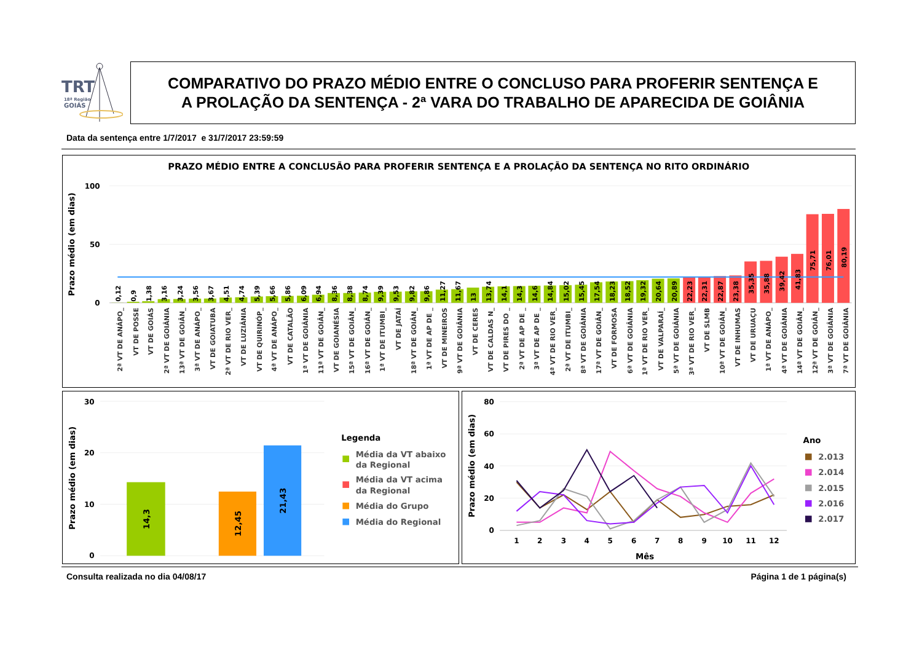TRT
18ª Região
GOIÁS
COMPARATIVO DO PRAZO MÉDIO ENTRE O CONCLUSO PARA PROFERIR SENTENÇA E
A PROLAÇÃO DA SENTENÇA - 2ª VARA DO TRABALHO DE APARECIDA DE GOIÂNIA
Data da sentença entre 1/7/2017 e 31/7/2017 23:59:59
PRAZO MÉDIO ENTRE A CONCLUSÃO PARA PROFERIR SENTENÇA E A PROLAÇÃO DA SENTENÇA NO RITO ORDINÁRIO
Prazo médio (em dias)
100
50
0
0,12
0,9
1,38
3,16
3,24
3,56
3,67
4,51
4,74
5,39
5,66
5,86
6,09
6,94
8,36
8,38
8,74
9,39
9,53
9,82
9,86
11,27
11,67
13
13,74
14,1
14,3
14,6
14,84
15,02
15,45
17,54
18,23
18,52
19,32
20,64
20,89
22,23
22,31
22,87
23,38
35,35
35,88
39,42
41,83
75,71
76,01
80,19
2ª VT DE ANÁPO_
VT DE POSSE
VT DE GOIÁS
2ª VT DE GOIÂNIA
13ª VT DE GOIÂN_
3ª VT DE ANÁPO_
VT DE GOIATUBA
2ª VT DE RIO VER_
VT DE LUZIÂNIA
VT DE QUIRINÓP_
4ª VT DE ANÁPO_
VT DE CATALÃO
1ª VT DE GOIÂNIA
11ª VT DE GOIÂN_
VT DE GOIANÉSIA
15ª VT DE GOIÂN_
16ª VT DE GOIÂN_
1ª VT DE ITUMBI_
VT DE JATAÍ
18ª VT DE GOIÂN_
1ª VT DE AP DE _
VT DE MINEIROS
9ª VT DE GOIÂNIA
VT DE CERES
VT DE CALDAS N_
VT DE PIRES DO _
2ª VT DE AP DE _
3ª VT DE AP DE _
4ª VT DE RIO VER_
2ª VT DE ITUMBI_
8ª VT DE GOIÂNIA
17ª VT DE GOIÂN_
VT DE FORMOSA
6ª VT DE GOIÂNIA
1ª VT DE RIO VER_
VT DE VALPARAÍ_
5ª VT DE GOIÂNIA
3ª VT DE RIO VER_
VT DE SLMB
10ª VT DE GOIÂN_
VT DE INHUMAS
VT DE URUAÇU
1ª VT DE ANÁPO_
4ª VT DE GOIÂNIA
14ª VT DE GOIÂN_
12ª VT DE GOIÂN_
3ª VT DE GOIÂNIA
7ª VT DE GOIÂNIA
Prazo médio (em dias)
30
20
10
0
14,3
12,45
21,43
Legenda
Média da VT abaixo
da Regional
Média da VT acima
da Regional
Média do Grupo
Média do Regional
Prazo médio (em dias)
80
60
40
20
0
1
2
3
4
5
6
7
8
9
10
11
12
Mês
Ano
2.013
2.014
2.015
2.016
2.017
Consulta realizada no dia 04/08/17
Página 1 de 1 página(s)